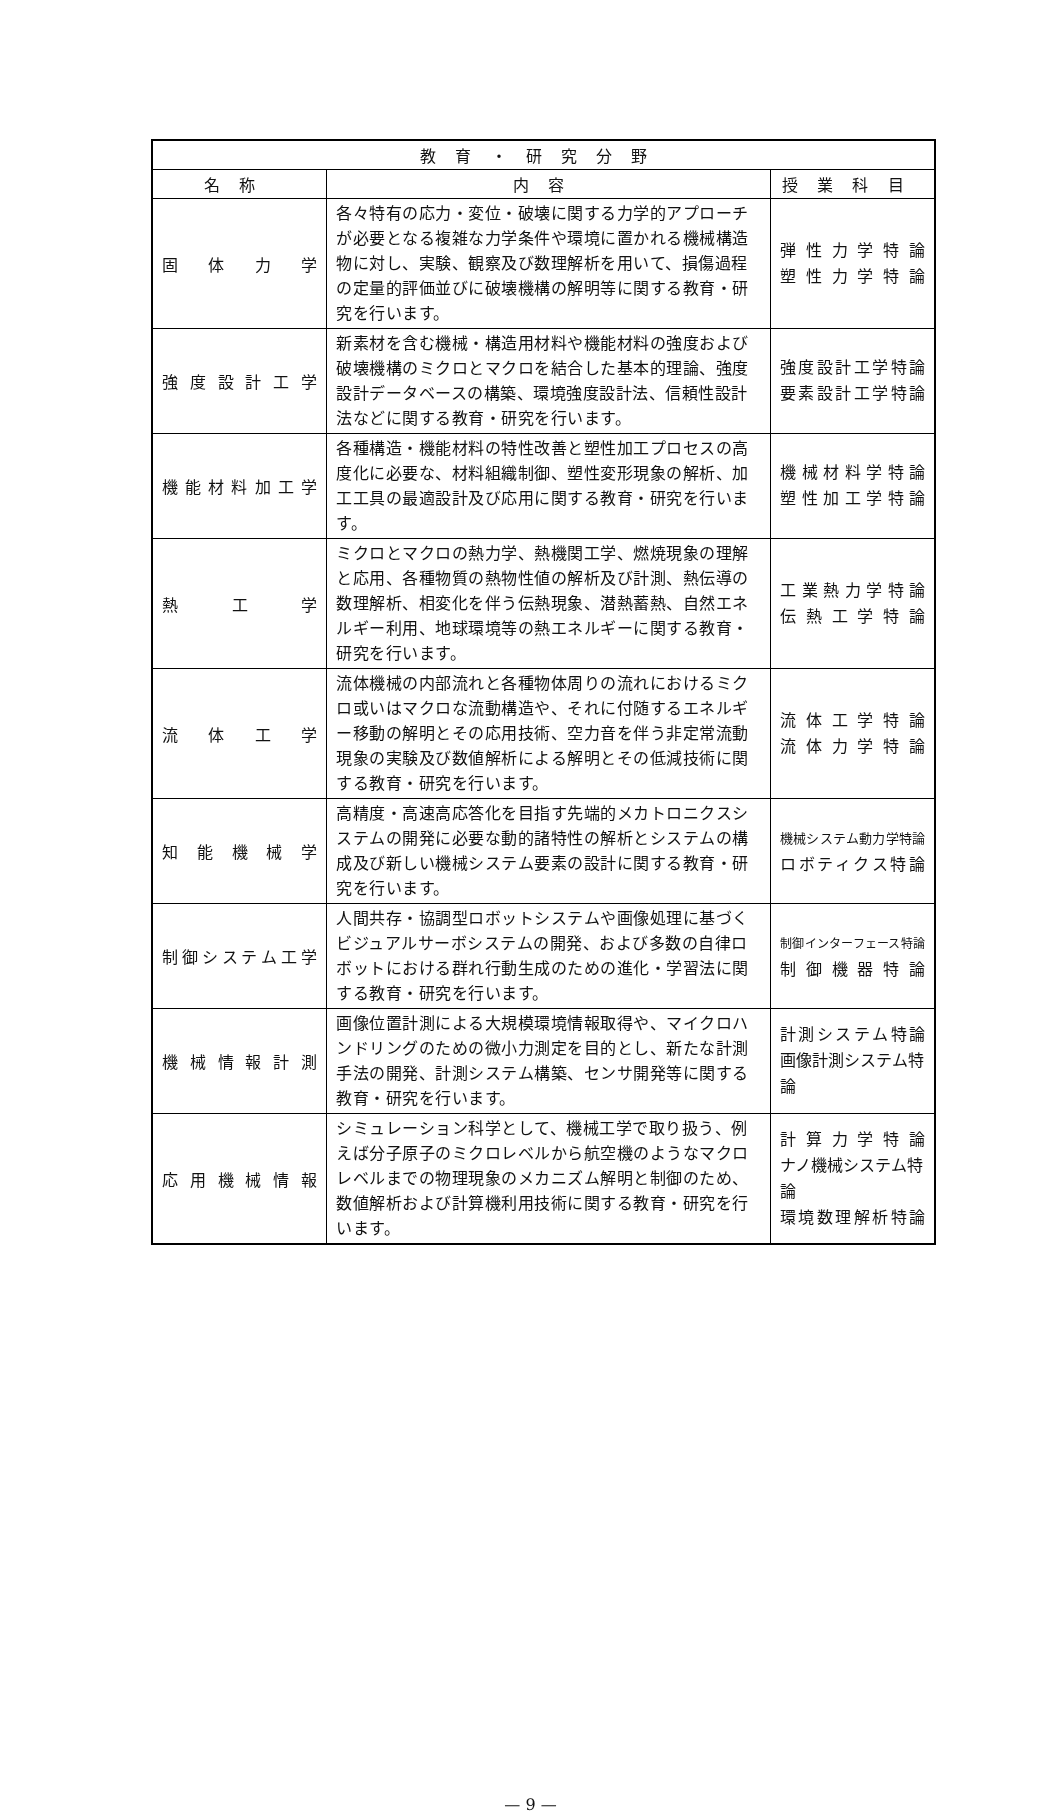| 教育・研究分野 | | |
| --- | --- | --- |
| 名称 | 内容 | 授業科目 |
| 固体力学 | 各々特有の応力・変位・破壊に関する力学的アプローチが必要となる複雑な力学条件や環境に置かれる機械構造物に対し、実験、観察及び数理解析を用いて、損傷過程の定量的評価並びに破壊機構の解明等に関する教育・研究を行います。 | 弾性力学特論 塑性力学特論 |
| 強度設計工学 | 新素材を含む機械・構造用材料や機能材料の強度および破壊機構のミクロとマクロを結合した基本的理論、強度設計データベースの構築、環境強度設計法、信頼性設計法などに関する教育・研究を行います。 | 強度設計工学特論 要素設計工学特論 |
| 機能材料加工学 | 各種構造・機能材料の特性改善と塑性加工プロセスの高度化に必要な、材料組織制御、塑性変形現象の解析、加工工具の最適設計及び応用に関する教育・研究を行います。 | 機械材料学特論 塑性加工学特論 |
| 熱工学 | ミクロとマクロの熱力学、熱機関工学、燃焼現象の理解と応用、各種物質の熱物性値の解析及び計測、熱伝導の数理解析、相変化を伴う伝熱現象、潜熱蓄熱、自然エネルギー利用、地球環境等の熱エネルギーに関する教育・研究を行います。 | 工業熱力学特論 伝熱工学特論 |
| 流体工学 | 流体機械の内部流れと各種物体周りの流れにおけるミクロ或いはマクロな流動構造や、それに付随するエネルギー移動の解明とその応用技術、空力音を伴う非定常流動現象の実験及び数値解析による解明とその低減技術に関する教育・研究を行います。 | 流体工学特論 流体力学特論 |
| 知能機械学 | 高精度・高速高応答化を目指す先端的メカトロニクスシステムの開発に必要な動的諸特性の解析とシステムの構成及び新しい機械システム要素の設計に関する教育・研究を行います。 | 機械システム動力学特論 ロボティクス特論 |
| 制御システム工学 | 人間共存・協調型ロボットシステムや画像処理に基づくビジュアルサーボシステムの開発、および多数の自律ロボットにおける群れ行動生成のための進化・学習法に関する教育・研究を行います。 | 制御インターフェース特論 制御機器特論 |
| 機械情報計測 | 画像位置計測による大規模環境情報取得や、マイクロハンドリングのための微小力測定を目的とし、新たな計測手法の開発、計測システム構築、センサ開発等に関する教育・研究を行います。 | 計測システム特論 画像計測システム特論 |
| 応用機械情報 | シミュレーション科学として、機械工学で取り扱う、例えば分子原子のミクロレベルから航空機のようなマクロレベルまでの物理現象のメカニズム解明と制御のため、数値解析および計算機利用技術に関する教育・研究を行います。 | 計算力学特論 ナノ機械システム特論 環境数理解析特論 |
— 9 —